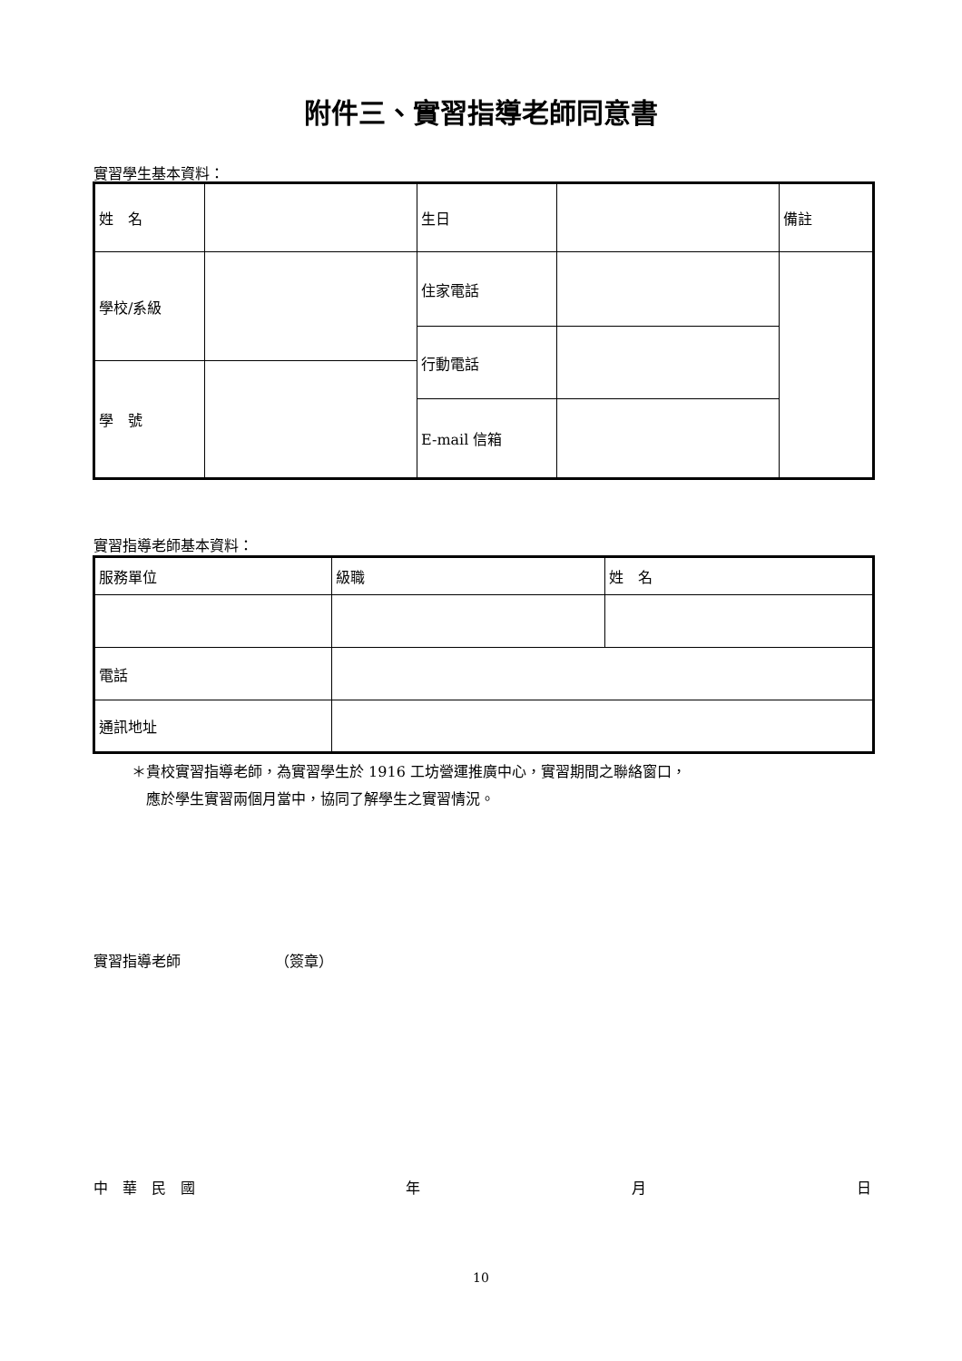附件三、實習指導老師同意書
實習學生基本資料：
| 姓 名 | | 生日 | | 備註 |
| 學校/系級 | | 住家電話 | | |
| | | 行動電話 | | |
| 學 號 | | | | |
| | | E-mail 信箱 | | |
實習指導老師基本資料：
| 服務單位 | 級職 | 姓 名 |
| 電話 | | |
| 通訊地址 | | |
＊貴校實習指導老師，為實習學生於 1916 工坊營運推廣中心，實習期間之聯絡窗口，
　應於學生實習兩個月當中，協同了解學生之實習情況。
實習指導老師　　　　　　　（簽章）
中　華　民　國 年 月 日
10